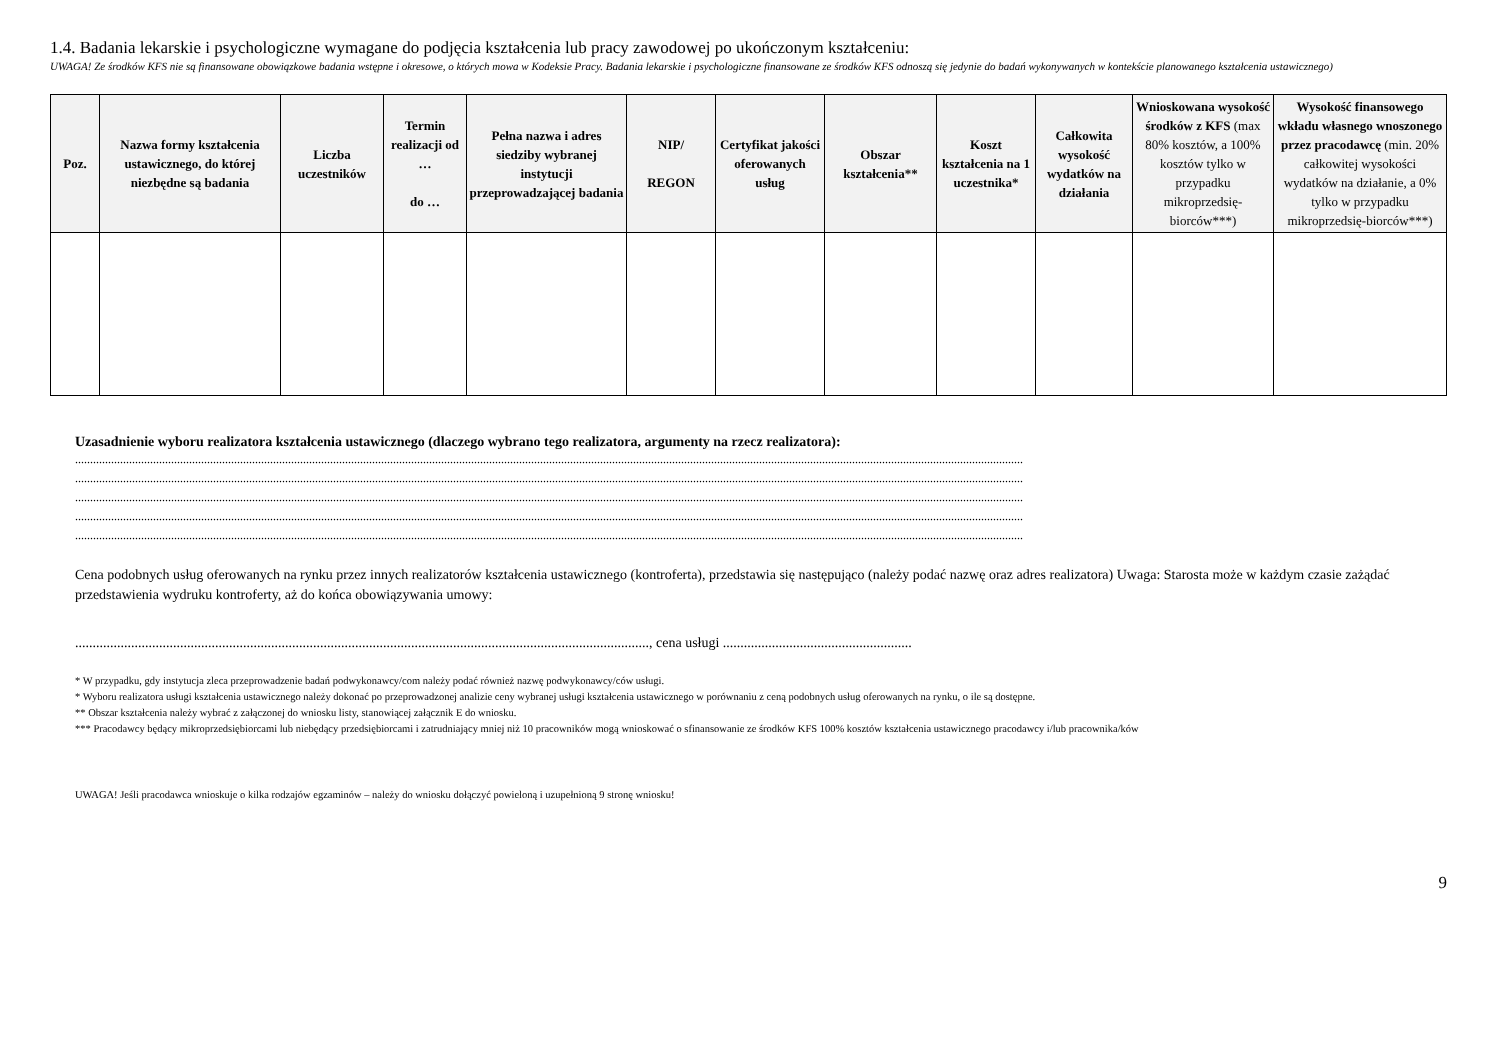1.4. Badania lekarskie i psychologiczne wymagane do podjęcia kształcenia lub pracy zawodowej po ukończonym kształceniu:
UWAGA! Ze środków KFS nie są finansowane obowiązkowe badania wstępne i okresowe, o których mowa w Kodeksie Pracy. Badania lekarskie i psychologiczne finansowane ze środków KFS odnoszą się jedynie do badań wykonywanych w kontekście planowanego kształcenia ustawicznego)
| Poz. | Nazwa formy kształcenia ustawicznego, do której niezbędne są badania | Liczba uczestników | Termin realizacji od … do … | Pełna nazwa i adres siedziby wybranej instytucji przeprowadzającej badania | NIP/ REGON | Certyfikat jakości oferowanych usług | Obszar kształcenia** | Koszt kształcenia na 1 uczestnika* | Całkowita wysokość wydatków na działania | Wnioskowana wysokość środków z KFS (max 80% kosztów, a 100% kosztów tylko w przypadku mikroprzedsię-biorców***) | Wysokość finansowego wkładu własnego wnoszonego przez pracodawcę (min. 20% całkowitej wysokości wydatków na działanie, a 0% tylko w przypadku mikroprzedsię-biorców***) |
| --- | --- | --- | --- | --- | --- | --- | --- | --- | --- | --- | --- |
Uzasadnienie wyboru realizatora kształcenia ustawicznego (dlaczego wybrano tego realizatora, argumenty na rzecz realizatora):
............................................................................................................................................................................................................................................................................................................................
............................................................................................................................................................................................................................................................................................................................
............................................................................................................................................................................................................................................................................................................................
............................................................................................................................................................................................................................................................................................................................
............................................................................................................................................................................................................................................................................................................................
Cena podobnych usług oferowanych na rynku przez innych realizatorów kształcenia ustawicznego (kontroferta), przedstawia się następująco (należy podać nazwę oraz adres realizatora) Uwaga: Starosta może w każdym czasie zażądać przedstawienia wydruku kontroferty, aż do końca obowiązywania umowy:
...................................................................................................................................................................., cena usługi ......................................................
* W przypadku, gdy instytucja zleca przeprowadzenie badań podwykonawcy/com należy podać również nazwę podwykonawcy/ców usługi.
* Wyboru realizatora usługi kształcenia ustawicznego należy dokonać po przeprowadzonej analizie ceny wybranej usługi kształcenia ustawicznego w porównaniu z ceną podobnych usług oferowanych na rynku, o ile są dostępne.
** Obszar kształcenia należy wybrać z załączonej do wniosku listy, stanowiącej załącznik E do wniosku.
*** Pracodawcy będący mikroprzedsiębiorcami lub niebędący przedsiębiorcami i zatrudniający mniej niż 10 pracowników mogą wnioskować o sfinansowanie ze środków KFS 100% kosztów kształcenia ustawicznego pracodawcy i/lub pracownika/ków
UWAGA! Jeśli pracodawca wnioskuje o kilka rodzajów egzaminów – należy do wniosku dołączyć powieloną i uzupełnioną 9 stronę wniosku!
9